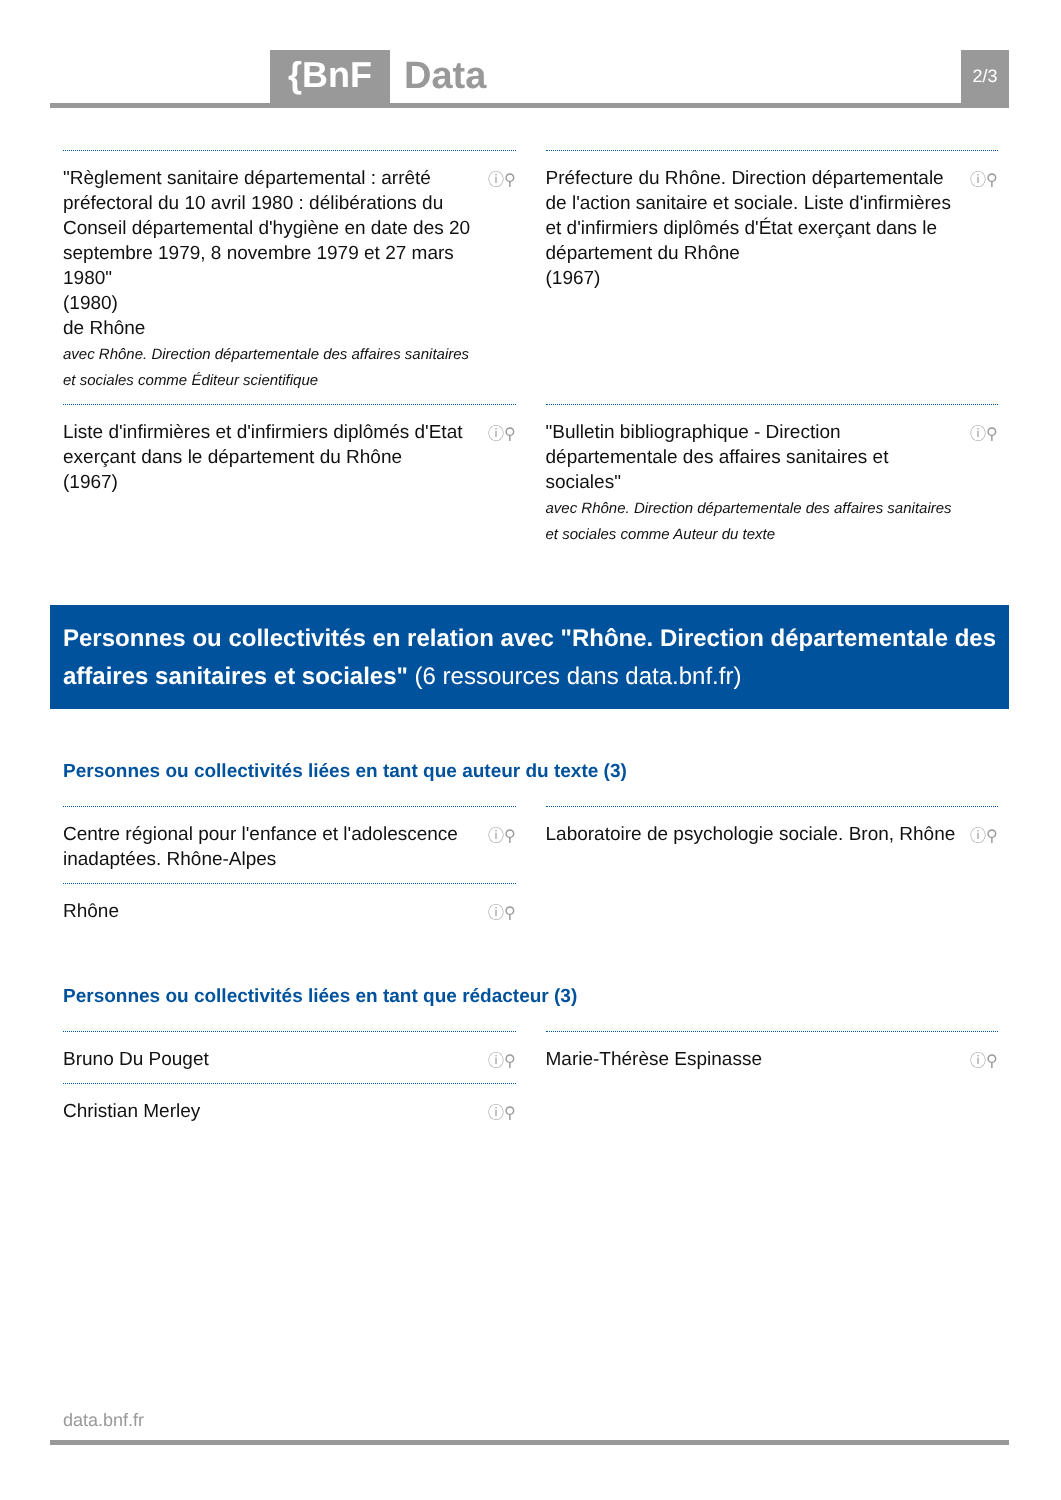{BnF Data 2/3
"Règlement sanitaire départemental : arrêté préfectoral du 10 avril 1980 : délibérations du Conseil départemental d'hygiène en date des 20 septembre 1979, 8 novembre 1979 et 27 mars 1980"
(1980)
de Rhône
avec Rhône. Direction départementale des affaires sanitaires et sociales comme Éditeur scientifique
ⓘ⚲
Préfecture du Rhône. Direction départementale de l'action sanitaire et sociale. Liste d'infirmières et d'infirmiers diplômés d'État exerçant dans le département du Rhône
(1967)
ⓘ⚲
Liste d'infirmières et d'infirmiers diplômés d'Etat exerçant dans le département du Rhône
(1967)
ⓘ⚲
"Bulletin bibliographique - Direction départementale des affaires sanitaires et sociales"
avec Rhône. Direction départementale des affaires sanitaires et sociales comme Auteur du texte
ⓘ⚲
Personnes ou collectivités en relation avec "Rhône. Direction départementale des affaires sanitaires et sociales" (6 ressources dans data.bnf.fr)
Personnes ou collectivités liées en tant que auteur du texte (3)
Centre régional pour l'enfance et l'adolescence inadaptées. Rhône-Alpes ⓘ⚲
Laboratoire de psychologie sociale. Bron, Rhône ⓘ⚲
Rhône ⓘ⚲
Personnes ou collectivités liées en tant que rédacteur (3)
Bruno Du Pouget ⓘ⚲
Marie-Thérèse Espinasse ⓘ⚲
Christian Merley ⓘ⚲
data.bnf.fr